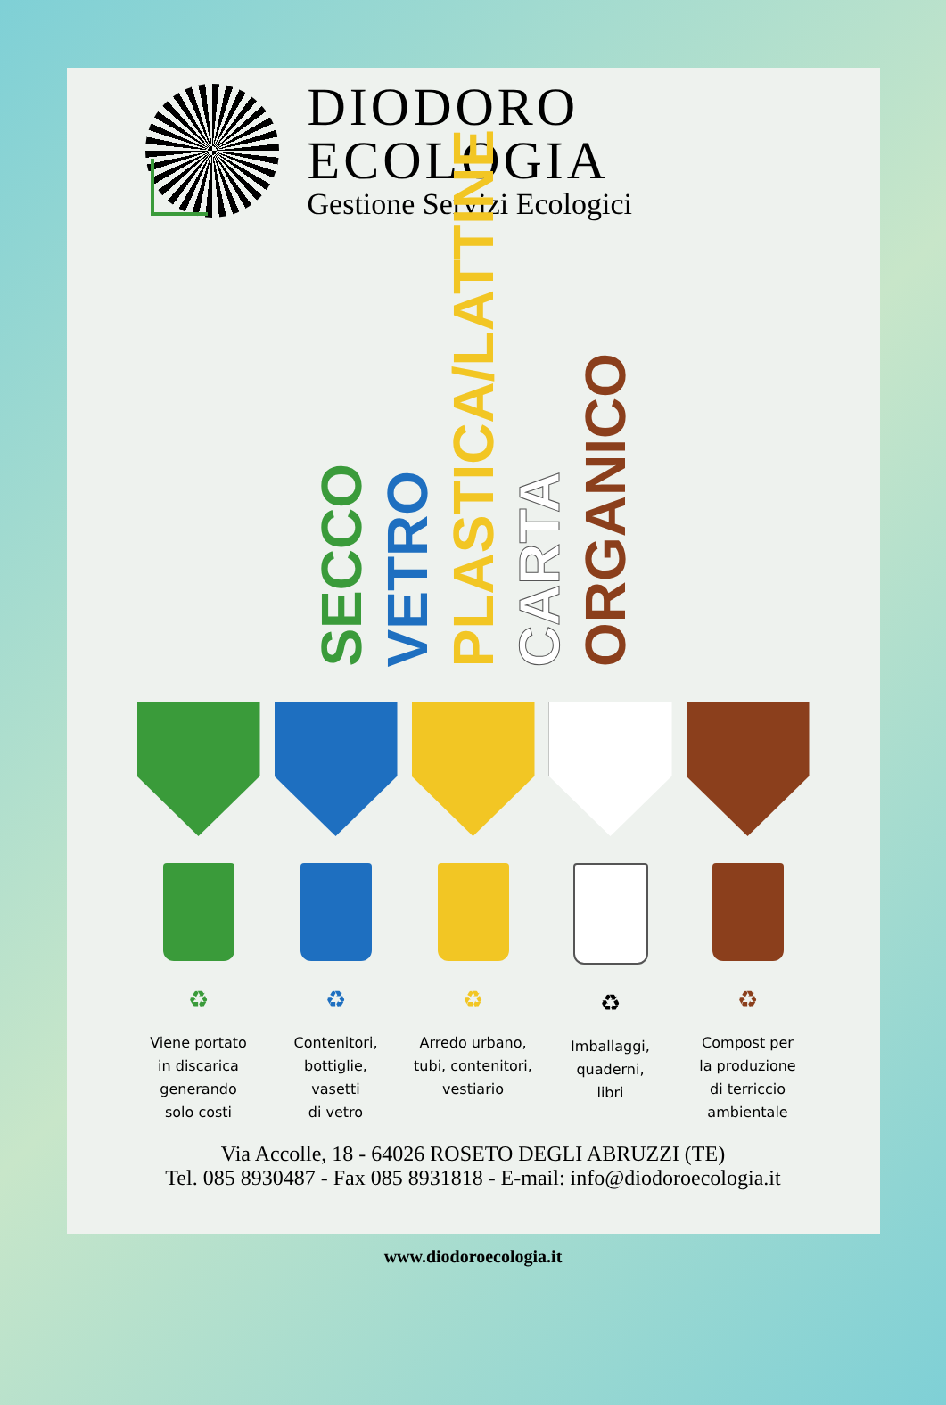DIODORO
ECOLOGIA
Gestione Servizi Ecologici
SECCO
VETRO
PLASTICA/LATTINE
CARTA
ORGANICO
♻
Viene portato
in discarica
generando
solo costi
♻
Contenitori,
bottiglie,
vasetti
di vetro
♻
Arredo urbano,
tubi, contenitori,
vestiario
♻
Imballaggi,
quaderni,
libri
♻
Compost per
la produzione
di terriccio
ambientale
Via Accolle, 18 - 64026 ROSETO DEGLI ABRUZZI (TE)
Tel. 085 8930487 - Fax 085 8931818 - E-mail: info@diodoroecologia.it
www.diodoroecologia.it